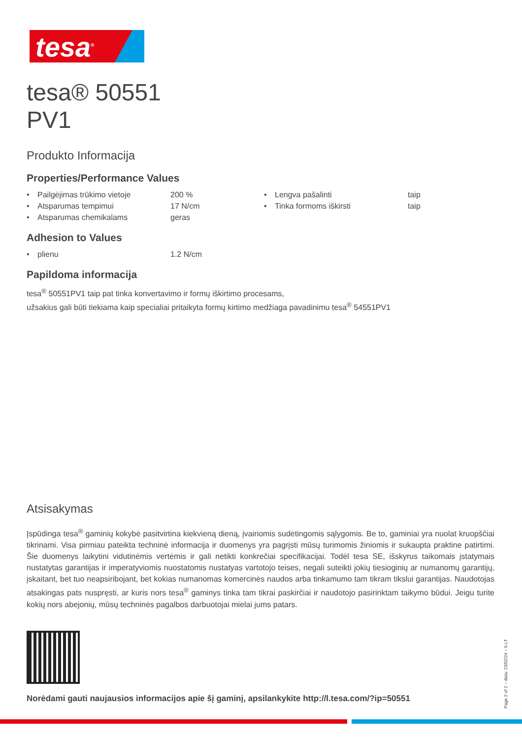tesa<sup>®</sup>
tesa® 50551
PV1
Produkto Informacija
Properties/Performance Values
| • | Pailgėjimas trūkimo vietoje | 200 % | • | Lengva pašalinti | taip |
| • | Atsparumas tempimui | 17 N/cm | • | Tinka formoms iškirsti | taip |
| • | Atsparumas chemikalams | geras | | | |
Adhesion to Values
| • | plienu | 1.2 N/cm |
Papildoma informacija
tesa<sup>®</sup> 50551PV1 taip pat tinka konvertavimo ir formų iškirtimo procesams,
užsakius gali būti tiekiama kaip specialiai pritaikyta formų kirtimo medžiaga pavadinimu tesa<sup>®</sup> 54551PV1
Atsisakymas
Įspūdinga tesa<sup>®</sup> gaminių kokybė pasitvirtina kiekvieną dieną, įvairiomis sudėtingomis sąlygomis. Be to, gaminiai yra nuolat kruopščiai tikrinami. Visa pirmiau pateikta techninė informacija ir duomenys yra pagrįsti mūsų turimomis žiniomis ir sukaupta praktine patirtimi. Šie duomenys laikytini vidutinėmis vertėmis ir gali netikti konkrečiai specifikacijai. Todėl tesa SE, išskyrus taikomais įstatymais nustatytas garantijas ir imperatyviomis nuostatomis nustatyas vartotojo teises, negali suteikti jokių tiesioginių ar numanomų garantijų, įskaitant, bet tuo neapsiribojant, bet kokias numanomas komercinės naudos arba tinkamumo tam tikram tikslui garantijas. Naudotojas atsakingas pats nuspręsti, ar kuris nors tesa<sup>®</sup> gaminys tinka tam tikrai paskirčiai ir naudotojo pasirinktam taikymo būdui. Jeigu turite kokių nors abejonių, mūsų techninės pagalbos darbuotojai mielai jums patars.
Norėdami gauti naujausios informacijos apie šį gaminį, apsilankykite http://l.tesa.com/?ip=50551
Page 2 of 2 – data: 23/02/24 – lt-LT